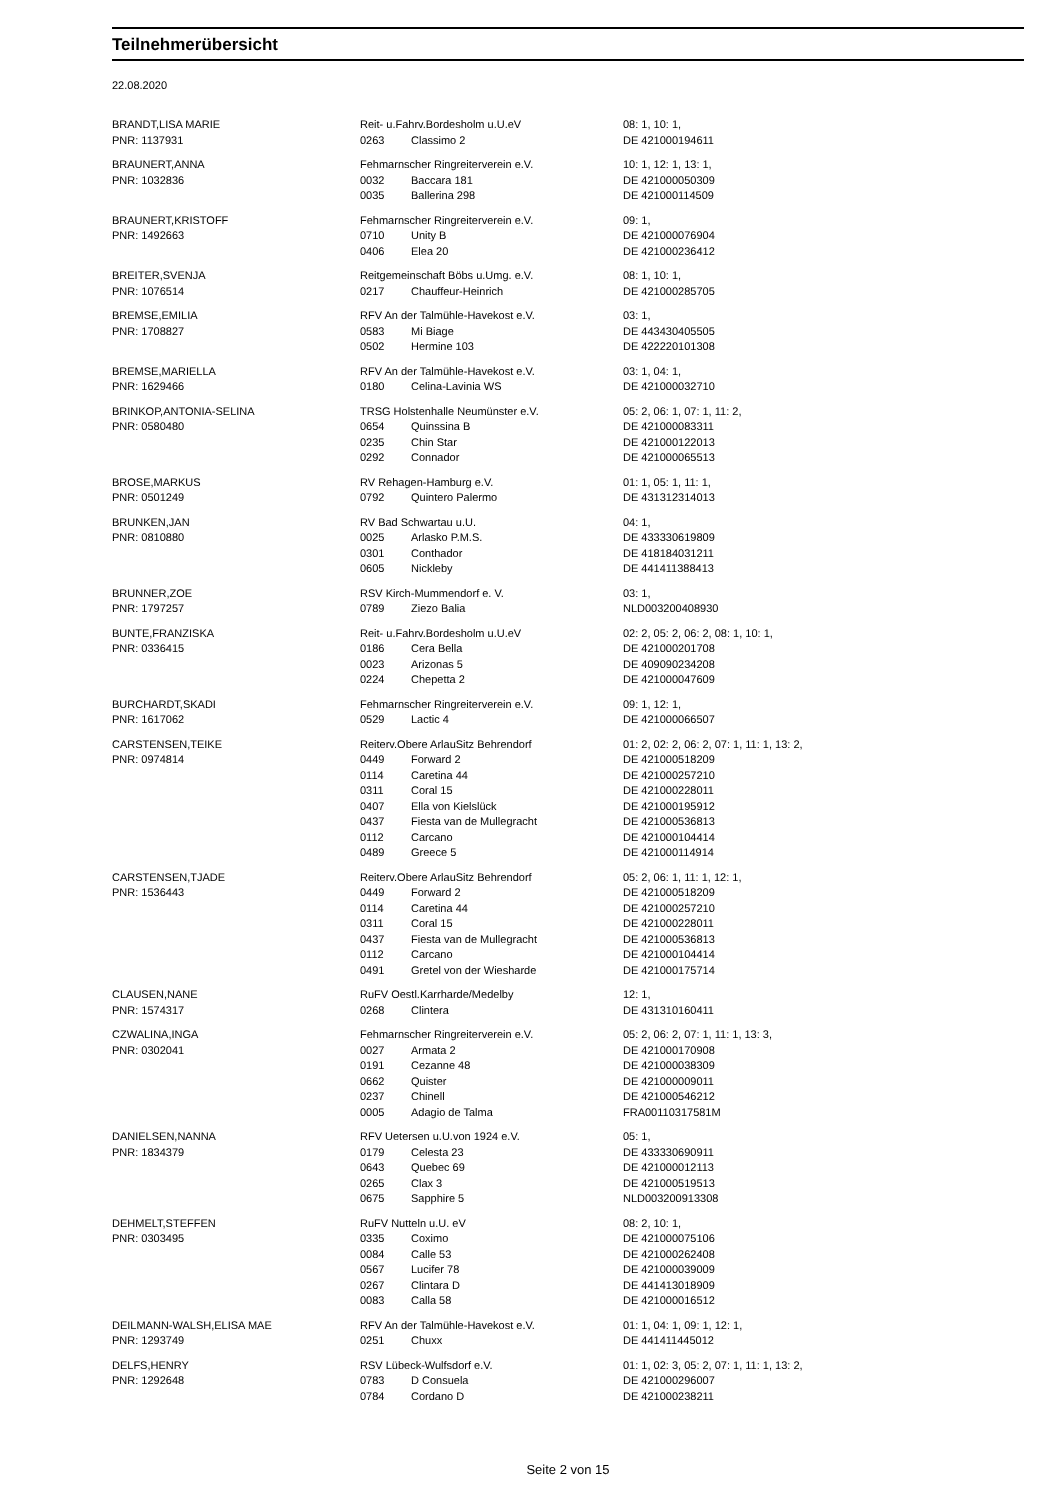Teilnehmerübersicht
22.08.2020
| BRANDT,LISA MARIE | Reit- u.Fahrv.Bordesholm u.U.eV | | 08: 1, 10: 1, |
| PNR: 1137931 | 0263 | Classimo 2 | DE 421000194611 |
| BRAUNERT,ANNA | Fehmarnscher Ringreiterverein e.V. | | 10: 1, 12: 1, 13: 1, |
| PNR: 1032836 | 0032 | Baccara 181 | DE 421000050309 |
| | 0035 | Ballerina 298 | DE 421000114509 |
| BRAUNERT,KRISTOFF | Fehmarnscher Ringreiterverein e.V. | | 09: 1, |
| PNR: 1492663 | 0710 | Unity B | DE 421000076904 |
| | 0406 | Elea 20 | DE 421000236412 |
| BREITER,SVENJA | Reitgemeinschaft Böbs u.Umg. e.V. | | 08: 1, 10: 1, |
| PNR: 1076514 | 0217 | Chauffeur-Heinrich | DE 421000285705 |
| BREMSE,EMILIA | RFV An der Talmühle-Havekost e.V. | | 03: 1, |
| PNR: 1708827 | 0583 | Mi Biage | DE 443430405505 |
| | 0502 | Hermine 103 | DE 422220101308 |
| BREMSE,MARIELLA | RFV An der Talmühle-Havekost e.V. | | 03: 1, 04: 1, |
| PNR: 1629466 | 0180 | Celina-Lavinia WS | DE 421000032710 |
| BRINKOP,ANTONIA-SELINA | TRSG Holstenhalle Neumünster e.V. | | 05: 2, 06: 1, 07: 1, 11: 2, |
| PNR: 0580480 | 0654 | Quinssina B | DE 421000083311 |
| | 0235 | Chin Star | DE 421000122013 |
| | 0292 | Connador | DE 421000065513 |
| BROSE,MARKUS | RV Rehagen-Hamburg e.V. | | 01: 1, 05: 1, 11: 1, |
| PNR: 0501249 | 0792 | Quintero Palermo | DE 431312314013 |
| BRUNKEN,JAN | RV Bad Schwartau u.U. | | 04: 1, |
| PNR: 0810880 | 0025 | Arlasko P.M.S. | DE 433330619809 |
| | 0301 | Conthador | DE 418184031211 |
| | 0605 | Nickleby | DE 441411388413 |
| BRUNNER,ZOE | RSV Kirch-Mummendorf e. V. | | 03: 1, |
| PNR: 1797257 | 0789 | Ziezo Balia | NLD003200408930 |
| BUNTE,FRANZISKA | Reit- u.Fahrv.Bordesholm u.U.eV | | 02: 2, 05: 2, 06: 2, 08: 1, 10: 1, |
| PNR: 0336415 | 0186 | Cera Bella | DE 421000201708 |
| | 0023 | Arizonas 5 | DE 409090234208 |
| | 0224 | Chepetta 2 | DE 421000047609 |
| BURCHARDT,SKADI | Fehmarnscher Ringreiterverein e.V. | | 09: 1, 12: 1, |
| PNR: 1617062 | 0529 | Lactic 4 | DE 421000066507 |
| CARSTENSEN,TEIKE | Reiterv.Obere ArlauSitz Behrendorf | | 01: 2, 02: 2, 06: 2, 07: 1, 11: 1, 13: 2, |
| PNR: 0974814 | 0449 | Forward 2 | DE 421000518209 |
| | 0114 | Caretina 44 | DE 421000257210 |
| | 0311 | Coral 15 | DE 421000228011 |
| | 0407 | Ella von Kielslück | DE 421000195912 |
| | 0437 | Fiesta van de Mullegracht | DE 421000536813 |
| | 0112 | Carcano | DE 421000104414 |
| | 0489 | Greece 5 | DE 421000114914 |
| CARSTENSEN,TJADE | Reiterv.Obere ArlauSitz Behrendorf | | 05: 2, 06: 1, 11: 1, 12: 1, |
| PNR: 1536443 | 0449 | Forward 2 | DE 421000518209 |
| | 0114 | Caretina 44 | DE 421000257210 |
| | 0311 | Coral 15 | DE 421000228011 |
| | 0437 | Fiesta van de Mullegracht | DE 421000536813 |
| | 0112 | Carcano | DE 421000104414 |
| | 0491 | Gretel von der Wiesharde | DE 421000175714 |
| CLAUSEN,NANE | RuFV Oestl.Karrharde/Medelby | | 12: 1, |
| PNR: 1574317 | 0268 | Clintera | DE 431310160411 |
| CZWALINA,INGA | Fehmarnscher Ringreiterverein e.V. | | 05: 2, 06: 2, 07: 1, 11: 1, 13: 3, |
| PNR: 0302041 | 0027 | Armata 2 | DE 421000170908 |
| | 0191 | Cezanne 48 | DE 421000038309 |
| | 0662 | Quister | DE 421000009011 |
| | 0237 | Chinell | DE 421000546212 |
| | 0005 | Adagio de Talma | FRA00110317581M |
| DANIELSEN,NANNA | RFV Uetersen u.U.von 1924 e.V. | | 05: 1, |
| PNR: 1834379 | 0179 | Celesta 23 | DE 433330690911 |
| | 0643 | Quebec 69 | DE 421000012113 |
| | 0265 | Clax 3 | DE 421000519513 |
| | 0675 | Sapphire 5 | NLD003200913308 |
| DEHMELT,STEFFEN | RuFV Nutteln u.U. eV | | 08: 2, 10: 1, |
| PNR: 0303495 | 0335 | Coximo | DE 421000075106 |
| | 0084 | Calle 53 | DE 421000262408 |
| | 0567 | Lucifer 78 | DE 421000039009 |
| | 0267 | Clintara D | DE 441413018909 |
| | 0083 | Calla 58 | DE 421000016512 |
| DEILMANN-WALSH,ELISA MAE | RFV An der Talmühle-Havekost e.V. | | 01: 1, 04: 1, 09: 1, 12: 1, |
| PNR: 1293749 | 0251 | Chuxx | DE 441411445012 |
| DELFS,HENRY | RSV Lübeck-Wulfsdorf e.V. | | 01: 1, 02: 3, 05: 2, 07: 1, 11: 1, 13: 2, |
| PNR: 1292648 | 0783 | D Consuela | DE 421000296007 |
| | 0784 | Cordano D | DE 421000238211 |
Seite 2 von 15